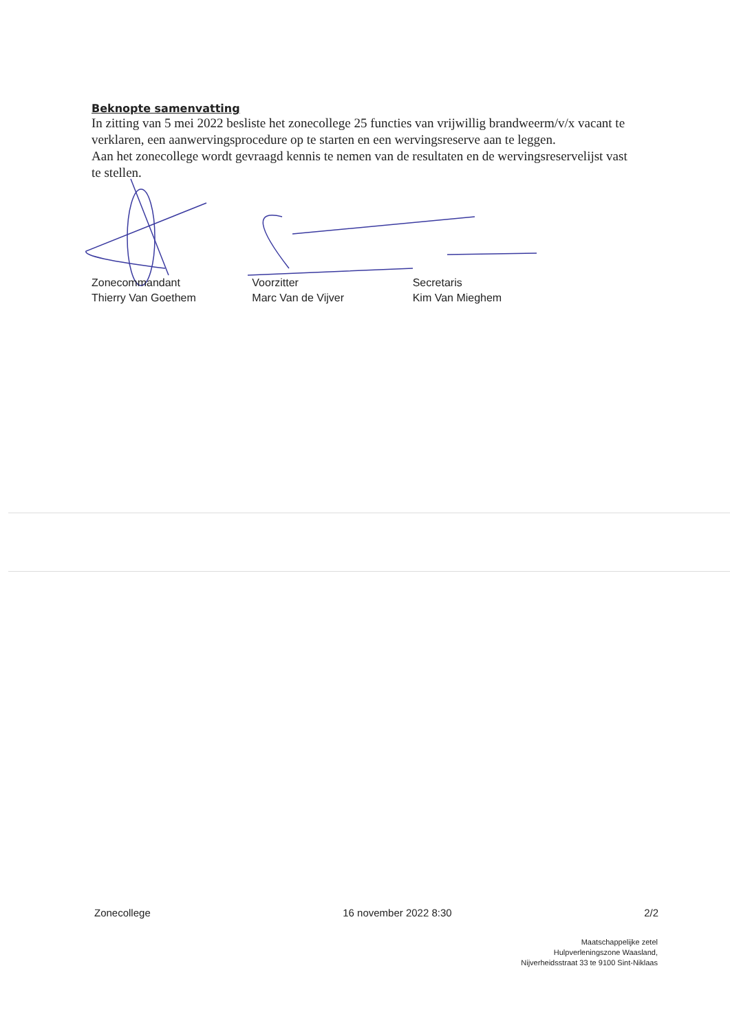Beknopte samenvatting
In zitting van 5 mei 2022 besliste het zonecollege 25 functies van vrijwillig brandweerm/v/x vacant te verklaren, een aanwervingsprocedure op te starten en een wervingsreserve aan te leggen.
Aan het zonecollege wordt gevraagd kennis te nemen van de resultaten en de wervingsreservelijst vast te stellen.
Zonecommandant
Thierry Van Goethem
Voorzitter
Marc Van de Vijver
Secretaris
Kim Van Mieghem
Zonecollege 16 november 2022 8:30 2/2
Maatschappelijke zetel
Hulpverleningszone Waasland,
Nijverheidsstraat 33 te 9100 Sint-Niklaas